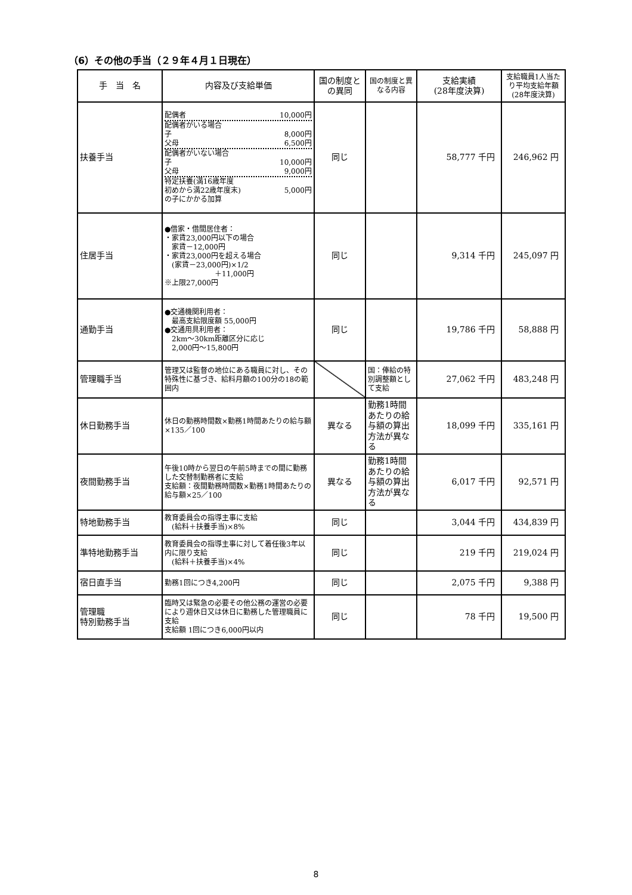（6）その他の手当（２９年４月１日現在）
| 手 当 名 | 内容及び支給単価 | 国の制度との異同 | 国の制度と異なる内容 | 支給実績 (28年度決算) | 支給職員1人当たり平均支給年額 (28年度決算) |
| --- | --- | --- | --- | --- | --- |
| 扶養手当 | 配偶者 10,000円 配偶者がいる場合 子 8,000円 父母 6,500円 配偶者がいない場合 子 10,000円 父母 9,000円 特定扶養(満16歳年度 初めから満22歳年度末) 5,000円 の子にかかる加算 | 同じ | | 58,777 千円 | 246,962 円 |
| 住居手当 | ●借家・借間居住者： ・家賃23,000円以下の場合 家賃－12,000円 ・家賃23,000円を超える場合 (家賃－23,000円)×1/2 ＋11,000円 ※上限27,000円 | 同じ | | 9,314 千円 | 245,097 円 |
| 通勤手当 | ●交通機関利用者： 最高支給限度額 55,000円 ●交通用具利用者： 2km～30km距離区分に応じ 2,000円～15,800円 | 同じ | | 19,786 千円 | 58,888 円 |
| 管理職手当 | 管理又は監督の地位にある職員に対し、その特殊性に基づき、給料月額の100分の18の範囲内 | | 国：俸給の特別調整額として支給 | 27,062 千円 | 483,248 円 |
| 休日勤務手当 | 休日の勤務時間数×勤務1時間あたりの給与額×135／100 | 異なる | 勤務1時間あたりの給与額の算出方法が異なる | 18,099 千円 | 335,161 円 |
| 夜間勤務手当 | 午後10時から翌日の午前5時までの間に勤務した交替制勤務者に支給 支給額：夜間勤務時間数×勤務1時間あたりの給与額×25／100 | 異なる | 勤務1時間あたりの給与額の算出方法が異なる | 6,017 千円 | 92,571 円 |
| 特地勤務手当 | 教育委員会の指導主事に支給 (給料＋扶養手当)×8% | 同じ | | 3,044 千円 | 434,839 円 |
| 準特地勤務手当 | 教育委員会の指導主事に対して着任後3年以内に限り支給 (給料＋扶養手当)×4% | 同じ | | 219 千円 | 219,024 円 |
| 宿日直手当 | 勤務1回につき4,200円 | 同じ | | 2,075 千円 | 9,388 円 |
| 管理職 特別勤務手当 | 臨時又は緊急の必要その他公務の運営の必要により週休日又は休日に勤務した管理職員に支給 支給額 1回につき6,000円以内 | 同じ | | 78 千円 | 19,500 円 |
8